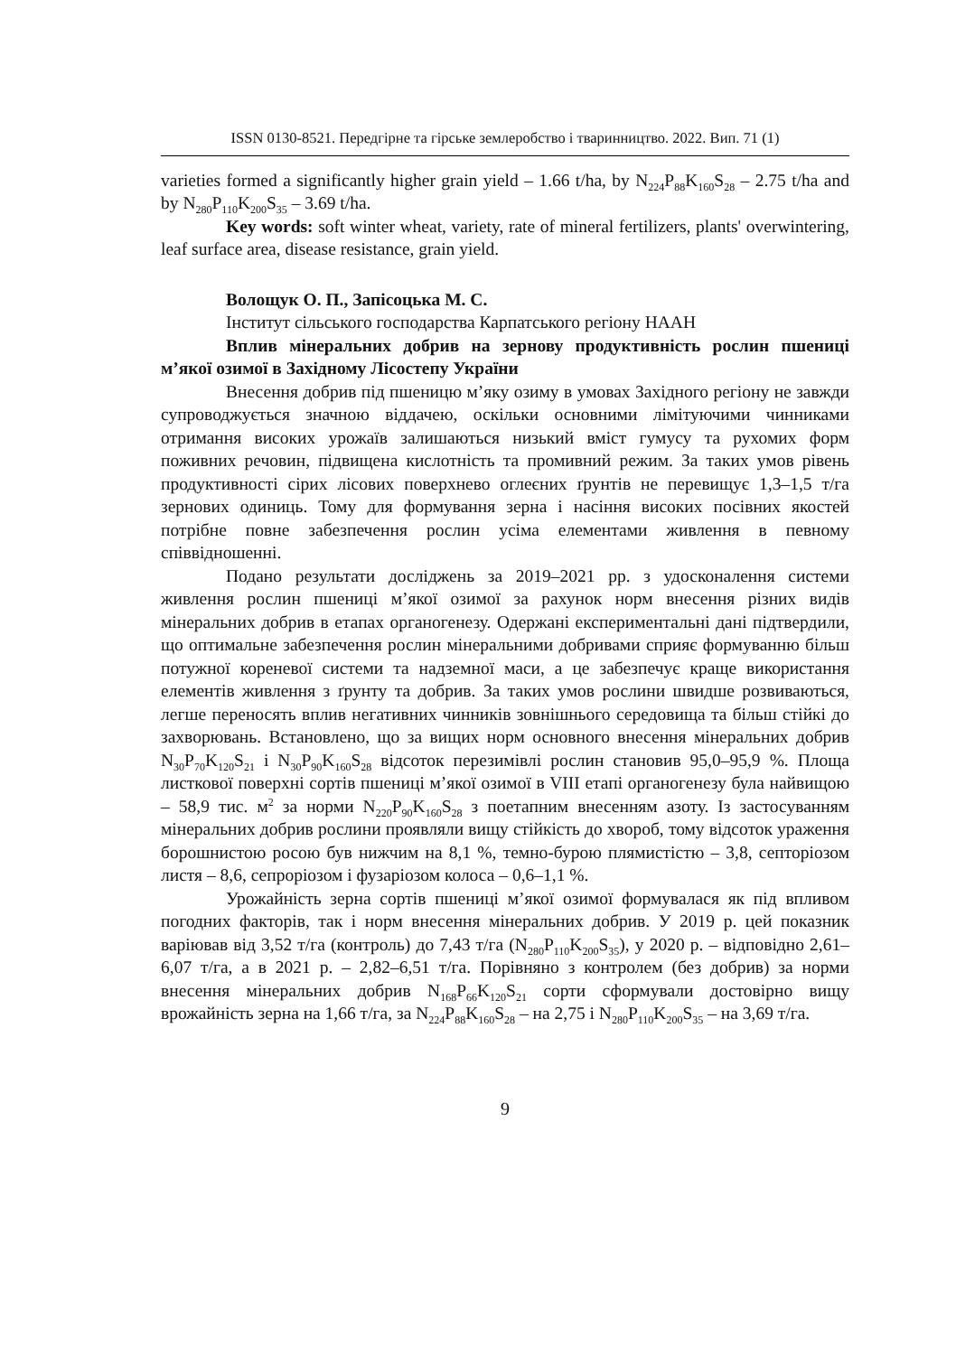ISSN 0130-8521. Передгірне та гірське землеробство і тваринництво. 2022. Вип. 71 (1)
varieties formed a significantly higher grain yield – 1.66 t/ha, by N<sub>224</sub>P<sub>88</sub>K<sub>160</sub>S<sub>28</sub> – 2.75 t/ha and by N<sub>280</sub>P<sub>110</sub>K<sub>200</sub>S<sub>35</sub> – 3.69 t/ha.
Key words: soft winter wheat, variety, rate of mineral fertilizers, plants' overwintering, leaf surface area, disease resistance, grain yield.
Волощук О. П., Запісоцька М. С.
Інститут сільського господарства Карпатського регіону НААН
Вплив мінеральних добрив на зернову продуктивність рослин пшениці м’якої озимої в Західному Лісостепу України
Внесення добрив під пшеницю м’яку озиму в умовах Західного регіону не завжди супроводжується значною віддачею, оскільки основними лімітуючими чинниками отримання високих урожаїв залишаються низький вміст гумусу та рухомих форм поживних речовин, підвищена кислотність та промивний режим. За таких умов рівень продуктивності сірих лісових поверхнево оглеєних ґрунтів не перевищує 1,3–1,5 т/га зернових одиниць. Тому для формування зерна і насіння високих посівних якостей потрібне повне забезпечення рослин усіма елементами живлення в певному співвідношенні.
Подано результати досліджень за 2019–2021 рр. з удосконалення системи живлення рослин пшениці м’якої озимої за рахунок норм внесення різних видів мінеральних добрив в етапах органогенезу. Одержані експериментальні дані підтвердили, що оптимальне забезпечення рослин мінеральними добривами сприяє формуванню більш потужної кореневої системи та надземної маси, а це забезпечує краще використання елементів живлення з ґрунту та добрив. За таких умов рослини швидше розвиваються, легше переносять вплив негативних чинників зовнішнього середовища та більш стійкі до захворювань. Встановлено, що за вищих норм основного внесення мінеральних добрив N<sub>30</sub>P<sub>70</sub>K<sub>120</sub>S<sub>21</sub> і N<sub>30</sub>P<sub>90</sub>K<sub>160</sub>S<sub>28</sub> відсоток перезимівлі рослин становив 95,0–95,9 %. Площа листкової поверхні сортів пшениці м’якої озимої в VIII етапі органогенезу була найвищою – 58,9 тис. м<sup>2</sup> за норми N<sub>220</sub>P<sub>90</sub>K<sub>160</sub>S<sub>28</sub> з поетапним внесенням азоту. Із застосуванням мінеральних добрив рослини проявляли вищу стійкість до хвороб, тому відсоток ураження борошнистою росою був нижчим на 8,1 %, темно-бурою плямистістю – 3,8, септоріозом листя – 8,6, сепроріозом і фузаріозом колоса – 0,6–1,1 %.
Урожайність зерна сортів пшениці м’якої озимої формувалася як під впливом погодних факторів, так і норм внесення мінеральних добрив. У 2019 р. цей показник варіював від 3,52 т/га (контроль) до 7,43 т/га (N<sub>280</sub>P<sub>110</sub>K<sub>200</sub>S<sub>35</sub>), у 2020 р. – відповідно 2,61–6,07 т/га, а в 2021 р. – 2,82–6,51 т/га. Порівняно з контролем (без добрив) за норми внесення мінеральних добрив N<sub>168</sub>P<sub>66</sub>K<sub>120</sub>S<sub>21</sub> сорти сформували достовірно вищу врожайність зерна на 1,66 т/га, за N<sub>224</sub>P<sub>88</sub>K<sub>160</sub>S<sub>28</sub> – на 2,75 і N<sub>280</sub>P<sub>110</sub>K<sub>200</sub>S<sub>35</sub> – на 3,69 т/га.
9